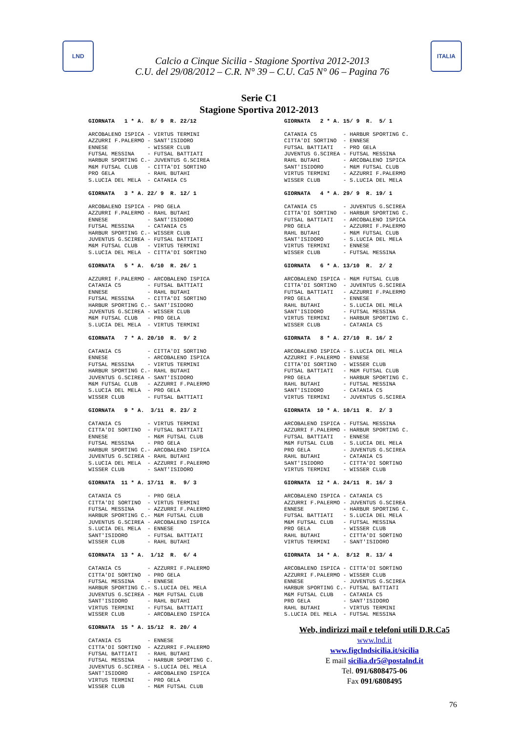LND
Calcio a Cinque Sicilia - Stagione Sportiva 2012-2013
C.U. del 29/08/2012 – C.R. N° 39 – C.U. Ca5 N° 06 – Pagina 76
ITALIA
Serie C1
Stagione Sportiva 2012-2013
GIORNATA   1 * A.  8/ 9  R. 22/12

ARCOBALENO ISPICA - VIRTUS TERMINI
AZZURRI F.PALERMO - SANT'ISIDORO
ENNESE            - WISSER CLUB
FUTSAL MESSINA    - FUTSAL BATTIATI
HARBUR SPORTING C.- JUVENTUS G.SCIREA
M&M FUTSAL CLUB   - CITTA'DI SORTINO
PRO GELA          - RAHL BUTAHI
S.LUCIA DEL MELA  - CATANIA C5
GIORNATA   2 * A. 15/ 9  R.  5/ 1

CATANIA C5        - HARBUR SPORTING C.
CITTA'DI SORTINO  - ENNESE
FUTSAL BATTIATI   - PRO GELA
JUVENTUS G.SCIREA - FUTSAL MESSINA
RAHL BUTAHI       - ARCOBALENO ISPICA
SANT'ISIDORO      - M&M FUTSAL CLUB
VIRTUS TERMINI    - AZZURRI F.PALERMO
WISSER CLUB       - S.LUCIA DEL MELA
GIORNATA   3 * A. 22/ 9  R. 12/ 1

ARCOBALENO ISPICA - PRO GELA
AZZURRI F.PALERMO - RAHL BUTAHI
ENNESE            - SANT'ISIDORO
FUTSAL MESSINA    - CATANIA C5
HARBUR SPORTING C.- WISSER CLUB
JUVENTUS G.SCIREA - FUTSAL BATTIATI
M&M FUTSAL CLUB   - VIRTUS TERMINI
S.LUCIA DEL MELA  - CITTA'DI SORTINO
GIORNATA   4 * A. 29/ 9  R. 19/ 1

CATANIA C5        - JUVENTUS G.SCIREA
CITTA'DI SORTINO  - HARBUR SPORTING C.
FUTSAL BATTIATI   - ARCOBALENO ISPICA
PRO GELA          - AZZURRI F.PALERMO
RAHL BUTAHI       - M&M FUTSAL CLUB
SANT'ISIDORO      - S.LUCIA DEL MELA
VIRTUS TERMINI    - ENNESE
WISSER CLUB       - FUTSAL MESSINA
GIORNATA   5 * A.  6/10  R. 26/ 1

AZZURRI F.PALERMO - ARCOBALENO ISPICA
CATANIA C5        - FUTSAL BATTIATI
ENNESE            - RAHL BUTAHI
FUTSAL MESSINA    - CITTA'DI SORTINO
HARBUR SPORTING C.- SANT'ISIDORO
JUVENTUS G.SCIREA - WISSER CLUB
M&M FUTSAL CLUB   - PRO GELA
S.LUCIA DEL MELA  - VIRTUS TERMINI
GIORNATA   6 * A. 13/10  R.  2/ 2

ARCOBALENO ISPICA - M&M FUTSAL CLUB
CITTA'DI SORTINO  - JUVENTUS G.SCIREA
FUTSAL BATTIATI   - AZZURRI F.PALERMO
PRO GELA          - ENNESE
RAHL BUTAHI       - S.LUCIA DEL MELA
SANT'ISIDORO      - FUTSAL MESSINA
VIRTUS TERMINI    - HARBUR SPORTING C.
WISSER CLUB       - CATANIA C5
GIORNATA   7 * A. 20/10  R.  9/ 2

CATANIA C5        - CITTA'DI SORTINO
ENNESE            - ARCOBALENO ISPICA
FUTSAL MESSINA    - VIRTUS TERMINI
HARBUR SPORTING C.- RAHL BUTAHI
JUVENTUS G.SCIREA - SANT'ISIDORO
M&M FUTSAL CLUB   - AZZURRI F.PALERMO
S.LUCIA DEL MELA  - PRO GELA
WISSER CLUB       - FUTSAL BATTIATI
GIORNATA   8 * A. 27/10  R. 16/ 2

ARCOBALENO ISPICA - S.LUCIA DEL MELA
AZZURRI F.PALERMO - ENNESE
CITTA'DI SORTINO  - WISSER CLUB
FUTSAL BATTIATI   - M&M FUTSAL CLUB
PRO GELA          - HARBUR SPORTING C.
RAHL BUTAHI       - FUTSAL MESSINA
SANT'ISIDORO      - CATANIA C5
VIRTUS TERMINI    - JUVENTUS G.SCIREA
GIORNATA   9 * A.  3/11  R. 23/ 2

CATANIA C5        - VIRTUS TERMINI
CITTA'DI SORTINO  - FUTSAL BATTIATI
ENNESE            - M&M FUTSAL CLUB
FUTSAL MESSINA    - PRO GELA
HARBUR SPORTING C.- ARCOBALENO ISPICA
JUVENTUS G.SCIREA - RAHL BUTAHI
S.LUCIA DEL MELA  - AZZURRI F.PALERMO
WISSER CLUB       - SANT'ISIDORO
GIORNATA  10 * A. 10/11  R.  2/ 3

ARCOBALENO ISPICA - FUTSAL MESSINA
AZZURRI F.PALERMO - HARBUR SPORTING C.
FUTSAL BATTIATI   - ENNESE
M&M FUTSAL CLUB   - S.LUCIA DEL MELA
PRO GELA          - JUVENTUS G.SCIREA
RAHL BUTAHI       - CATANIA C5
SANT'ISIDORO      - CITTA'DI SORTINO
VIRTUS TERMINI    - WISSER CLUB
GIORNATA  11 * A. 17/11  R.  9/ 3

CATANIA C5        - PRO GELA
CITTA'DI SORTINO  - VIRTUS TERMINI
FUTSAL MESSINA    - AZZURRI F.PALERMO
HARBUR SPORTING C.- M&M FUTSAL CLUB
JUVENTUS G.SCIREA - ARCOBALENO ISPICA
S.LUCIA DEL MELA  - ENNESE
SANT'ISIDORO      - FUTSAL BATTIATI
WISSER CLUB       - RAHL BUTAHI
GIORNATA  12 * A. 24/11  R. 16/ 3

ARCOBALENO ISPICA - CATANIA C5
AZZURRI F.PALERMO - JUVENTUS G.SCIREA
ENNESE            - HARBUR SPORTING C.
FUTSAL BATTIATI   - S.LUCIA DEL MELA
M&M FUTSAL CLUB   - FUTSAL MESSINA
PRO GELA          - WISSER CLUB
RAHL BUTAHI       - CITTA'DI SORTINO
VIRTUS TERMINI    - SANT'ISIDORO
GIORNATA  13 * A.  1/12  R.  6/ 4

CATANIA C5        - AZZURRI F.PALERMO
CITTA'DI SORTINO  - PRO GELA
FUTSAL MESSINA    - ENNESE
HARBUR SPORTING C.- S.LUCIA DEL MELA
JUVENTUS G.SCIREA - M&M FUTSAL CLUB
SANT'ISIDORO      - RAHL BUTAHI
VIRTUS TERMINI    - FUTSAL BATTIATI
WISSER CLUB       - ARCOBALENO ISPICA
GIORNATA  14 * A.  8/12  R. 13/ 4

ARCOBALENO ISPICA - CITTA'DI SORTINO
AZZURRI F.PALERMO - WISSER CLUB
ENNESE            - JUVENTUS G.SCIREA
HARBUR SPORTING C.- FUTSAL BATTIATI
M&M FUTSAL CLUB   - CATANIA C5
PRO GELA          - SANT'ISIDORO
RAHL BUTAHI       - VIRTUS TERMINI
S.LUCIA DEL MELA  - FUTSAL MESSINA
GIORNATA  15 * A. 15/12  R. 20/ 4

CATANIA C5        - ENNESE
CITTA'DI SORTINO  - AZZURRI F.PALERMO
FUTSAL BATTIATI   - RAHL BUTAHI
FUTSAL MESSINA    - HARBUR SPORTING C.
JUVENTUS G.SCIREA - S.LUCIA DEL MELA
SANT'ISIDORO      - ARCOBALENO ISPICA
VIRTUS TERMINI    - PRO GELA
WISSER CLUB       - M&M FUTSAL CLUB
Web, indirizzi mail e telefoni utili D.R.Ca5
www.lnd.it
www.figclndsicilia.it/sicilia
E mail sicilia.dr5@postalnd.it
Tel. 091/6808475-06
Fax 091/6808495
76